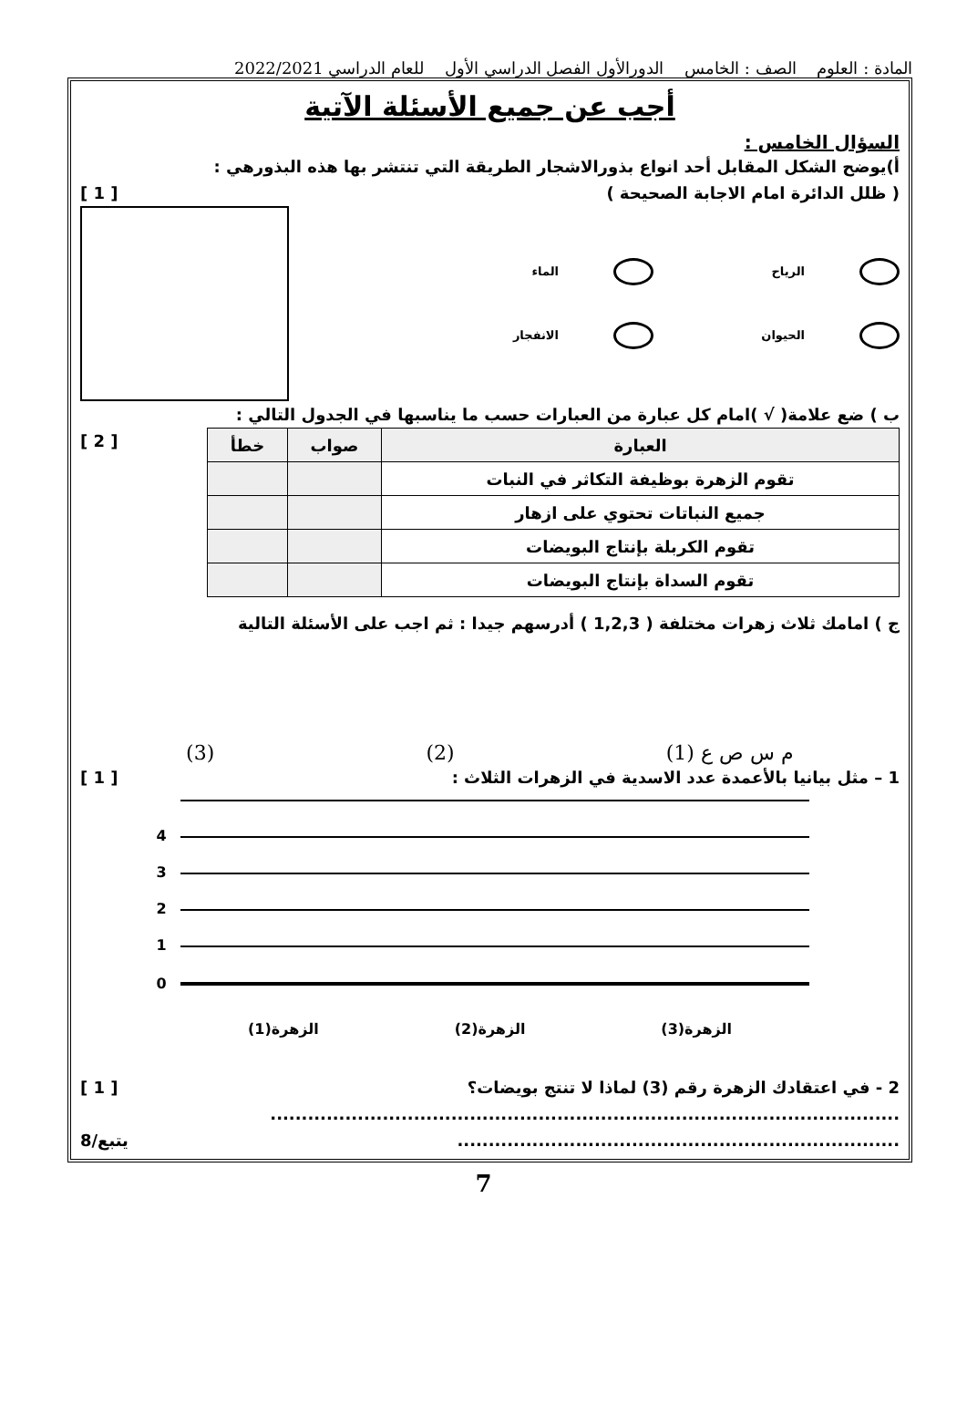المادة : العلوم الصف : الخامس الدورالأول الفصل الدراسي الأول للعام الدراسي 2022/2021
أجب عن جميع الأسئلة الآتية
السؤال الخامس :
أ)يوضح الشكل المقابل أحد انواع بذورالاشجار الطريقة التي تنتشر بها هذه البذورهي :
( ظلل الدائرة امام الاجابة الصحيحة )
[ 1 ]
الرياح
الماء
الحيوان
الانفجار
ب ) ضع علامة( √ )امام كل عبارة من العبارات حسب ما يناسبها في الجدول التالي :
| العبارة | صواب | خطأ |
| --- | --- | --- |
| تقوم الزهرة بوظيفة التكاثر في النبات | | |
| جميع النباتات تحتوي على ازهار | | |
| تقوم الكربلة بإنتاج البويضات | | |
| تقوم السداة بإنتاج البويضات | | |
[ 2 ]
ج ) امامك ثلاث زهرات مختلفة ( 1,2,3 ) أدرسهم جيدا : ثم اجب على الأسئلة التالية
م س ص ع (1)
(2)
(3)
1 – مثل بيانيا بالأعمدة عدد الاسدية في الزهرات الثلاث :
[ 1 ]
4
3
2
1
0
الزهرة(3) الزهرة(2) الزهرة(1)
2 - في اعتقادك الزهرة رقم (3) لماذا لا تنتج بويضات؟
[ 1 ]
.....................................................................................................
.......................................................................
يتبع/8
7